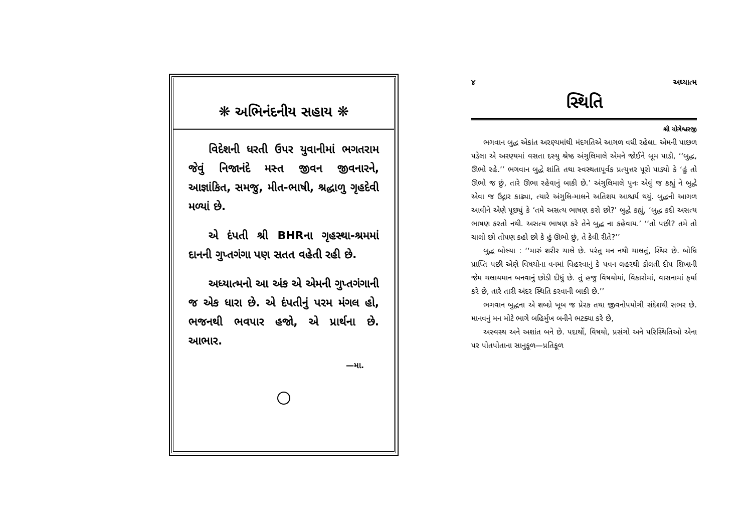❋ અભિનંદનીય સહાય ❋
વિદેશની ધરતી ઉપર યુવાનીમાં ભગતરામ જેવું નિજાનંદે મસ્ત જીવન જીવનારને, આજ્ઞાંકિત, સમજુ, મીત-ભાષી, શ્રદ્ધાળુ ગૃહદેવી મળ્યાં છે.
એ દંપતી શ્રી BHRના ગૃહસ્થા-શ્રમમાં દાનની ગુપ્તગંગા પણ સતત વહેતી રહી છે.
અધ્યાત્મનો આ અંક એ એમની ગુપ્તગંગાની જ એક ધારા છે. એ દંપતીનું પરમ મંગલ હો, ભજનથી ભવપાર હજો, એ પ્રાર્થના છે. આભાર.
—મા.
૪ અધ્યાત્મ
સ્થિતિ
શ્રી યોગેશ્વરજી
ભગવાન બુદ્ધ એકાંત અરણ્યમાંથી મંદગતિએ આગળ વધી રહેલા. એમની પાછળ પડેલા એ અરણ્યમાં વસતા દસ્યુ શ્રેષ્ઠ અંગુલિમાલે એમને જોઈને બૂમ પાડી, ‘‘બુદ્ધ, ઊભો રહે.’’ ભગવાન બુદ્ધે શાંતિ તથા સ્વસ્થતાપૂર્વક પ્રત્યુત્તર પૂરો પાડ્યો કે ‘હું તો ઊભો જ છું, તારે ઊભા રહેવાનું બાકી છે.’ અંગુલિમાલે પુનઃ એવું જ કહ્યું ને બુદ્ધે એવા જ ઉદ્ગાર કાઢ્યા, ત્યારે અંગુલિ-માલને અતિશય આશ્ચર્ય થયું. બુદ્ધની આગળ આવીને એણે પૂછ્યું કે ‘તમે અસત્ય ભાષણ કરો છો?’ બુદ્ધે કહ્યું, ‘બુદ્ધ કદી અસત્ય ભાષણ કરતો નથી. અસત્ય ભાષણ કરે તેને બુદ્ધ ના કહેવાય.’ ‘‘તો પછી? તમે તો ચાલો છો તોપણ કહો છો કે હું ઊભો છું, તે કેવી રીતે?’’
બુદ્ધ બોલ્યા : ‘‘મારું શરીર ચાલે છે. પરંતુ મન નથી ચાલતું, સ્થિર છે. બોધિ પ્રાપ્તિ પછી એણે વિષયોના વનમાં વિહરવાનું કે પવન લહરથી ડોલતી દીપ શિખાની જેમ ચલાયમાન બનવાનું છોડી દીધું છે. તું હજુ વિષયોમાં, વિકારોમાં, વાસનામાં ફર્યા કરે છે, તારે તારી અંદર સ્થિતિ કરવાની બાકી છે.’’
ભગવાન બુદ્ધના એ શબ્દો ખૂબ જ પ્રેરક તથા જીવનોપયોગી સંદેશથી સભર છે. માનવનું મન મોટે ભાગે બહિર્મુખ બનીને ભટક્યા કરે છે,
અસ્વસ્થ અને અશાંત બને છે. પદાર્થો, વિષયો, પ્રસંગો અને પરિસ્થિતિઓ એના પર પોતપોતાના સાનુકૂળ—પ્રતિકૂળ